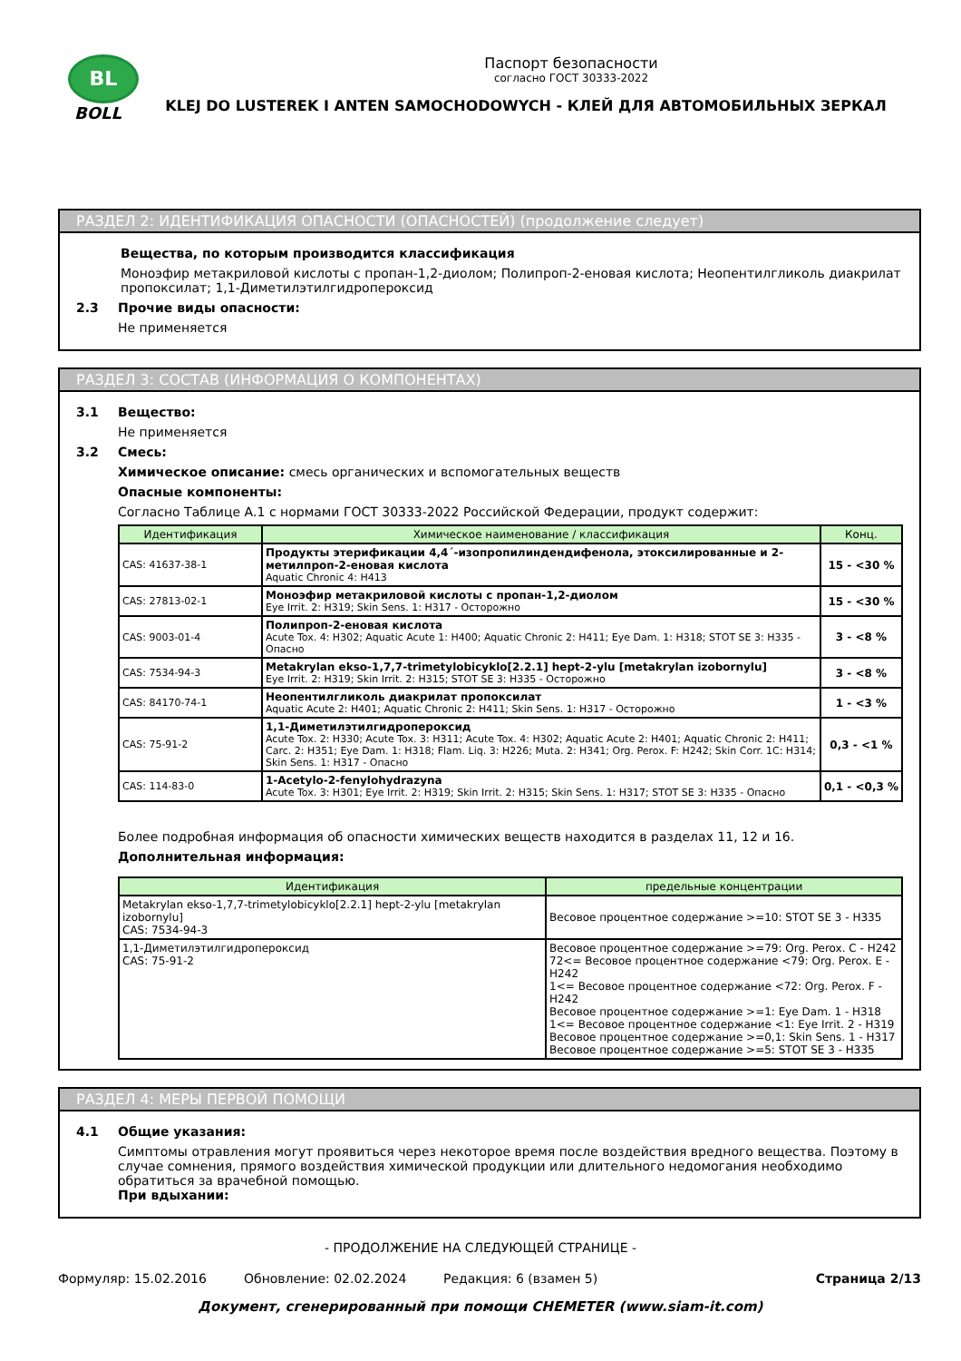BL
BOLL
Паспорт безопасности
согласно ГОСТ 30333-2022
KLEJ DO LUSTEREK I ANTEN SAMOCHODOWYCH - КЛЕЙ ДЛЯ АВТОМОБИЛЬНЫХ ЗЕРКАЛ
РАЗДЕЛ 2: ИДЕНТИФИКАЦИЯ ОПАСНОСТИ (ОПАСНОСТЕЙ) (продолжение следует)
Вещества, по которым производится классификация
Моноэфир метакриловой кислоты с пропан-1,2-диолом; Полипроп-2-еновая кислота; Неопентилгликоль диакрилат пропоксилат; 1,1-Диметилэтилгидропероксид
2.3 Прочие виды опасности:
Не применяется
РАЗДЕЛ 3: СОСТАВ (ИНФОРМАЦИЯ О КОМПОНЕНТАХ)
3.1 Вещество:
Не применяется
3.2 Смесь:
Химическое описание: смесь органических и вспомогательных веществ
Опасные компоненты:
Согласно Таблице А.1 с нормами ГОСТ 30333-2022 Российской Федерации, продукт содержит:
| Идентификация | Химическое наименование / классификация | Конц. |
| --- | --- | --- |
| CAS: 41637-38-1 | Продукты этерификации 4,4´-изопропилиндендифенола, этоксилированные и 2-метилпроп-2-еновая кислота Aquatic Chronic 4: H413 | 15 - <30 % |
| CAS: 27813-02-1 | Моноэфир метакриловой кислоты с пропан-1,2-диолом Eye Irrit. 2: H319; Skin Sens. 1: H317 - Осторожно | 15 - <30 % |
| CAS: 9003-01-4 | Полипроп-2-еновая кислота Acute Tox. 4: H302; Aquatic Acute 1: H400; Aquatic Chronic 2: H411; Eye Dam. 1: H318; STOT SE 3: H335 - Опасно | 3 - <8 % |
| CAS: 7534-94-3 | Metakrylan ekso-1,7,7-trimetylobicyklo[2.2.1] hept-2-ylu [metakrylan izobornylu] Eye Irrit. 2: H319; Skin Irrit. 2: H315; STOT SE 3: H335 - Осторожно | 3 - <8 % |
| CAS: 84170-74-1 | Неопентилгликоль диакрилат пропоксилат Aquatic Acute 2: H401; Aquatic Chronic 2: H411; Skin Sens. 1: H317 - Осторожно | 1 - <3 % |
| CAS: 75-91-2 | 1,1-Диметилэтилгидропероксид Acute Tox. 2: H330; Acute Tox. 3: H311; Acute Tox. 4: H302; Aquatic Acute 2: H401; Aquatic Chronic 2: H411; Carc. 2: H351; Eye Dam. 1: H318; Flam. Liq. 3: H226; Muta. 2: H341; Org. Perox. F: H242; Skin Corr. 1C: H314; Skin Sens. 1: H317 - Опасно | 0,3 - <1 % |
| CAS: 114-83-0 | 1-Acetylo-2-fenylohydrazyna Acute Tox. 3: H301; Eye Irrit. 2: H319; Skin Irrit. 2: H315; Skin Sens. 1: H317; STOT SE 3: H335 - Опасно | 0,1 - <0,3 % |
Более подробная информация об опасности химических веществ находится в разделах 11, 12 и 16.
Дополнительная информация:
| Идентификация | предельные концентрации |
| --- | --- |
| Metakrylan ekso-1,7,7-trimetylobicyklo[2.2.1] hept-2-ylu [metakrylan izobornylu] CAS: 7534-94-3 | Весовое процентное содержание >=10: STOT SE 3 - H335 |
| 1,1-Диметилэтилгидропероксид CAS: 75-91-2 | Весовое процентное содержание >=79: Org. Perox. C - H242 72<= Весовое процентное содержание <79: Org. Perox. E - H242 1<= Весовое процентное содержание <72: Org. Perox. F - H242 Весовое процентное содержание >=1: Eye Dam. 1 - H318 1<= Весовое процентное содержание <1: Eye Irrit. 2 - H319 Весовое процентное содержание >=0,1: Skin Sens. 1 - H317 Весовое процентное содержание >=5: STOT SE 3 - H335 |
РАЗДЕЛ 4: МЕРЫ ПЕРВОЙ ПОМОЩИ
4.1 Общие указания:
Симптомы отравления могут проявиться через некоторое время после воздействия вредного вещества. Поэтому в случае сомнения, прямого воздействия химической продукции или длительного недомогания необходимо обратиться за врачебной помощью.
При вдыхании:
- ПРОДОЛЖЕНИЕ НА СЛЕДУЮЩЕЙ СТРАНИЦЕ -
Формуляр: 15.02.2016 Обновление: 02.02.2024 Редакция: 6 (взамен 5) Страница 2/13
Документ, сгенерированный при помощи CHEMETER (www.siam-it.com)